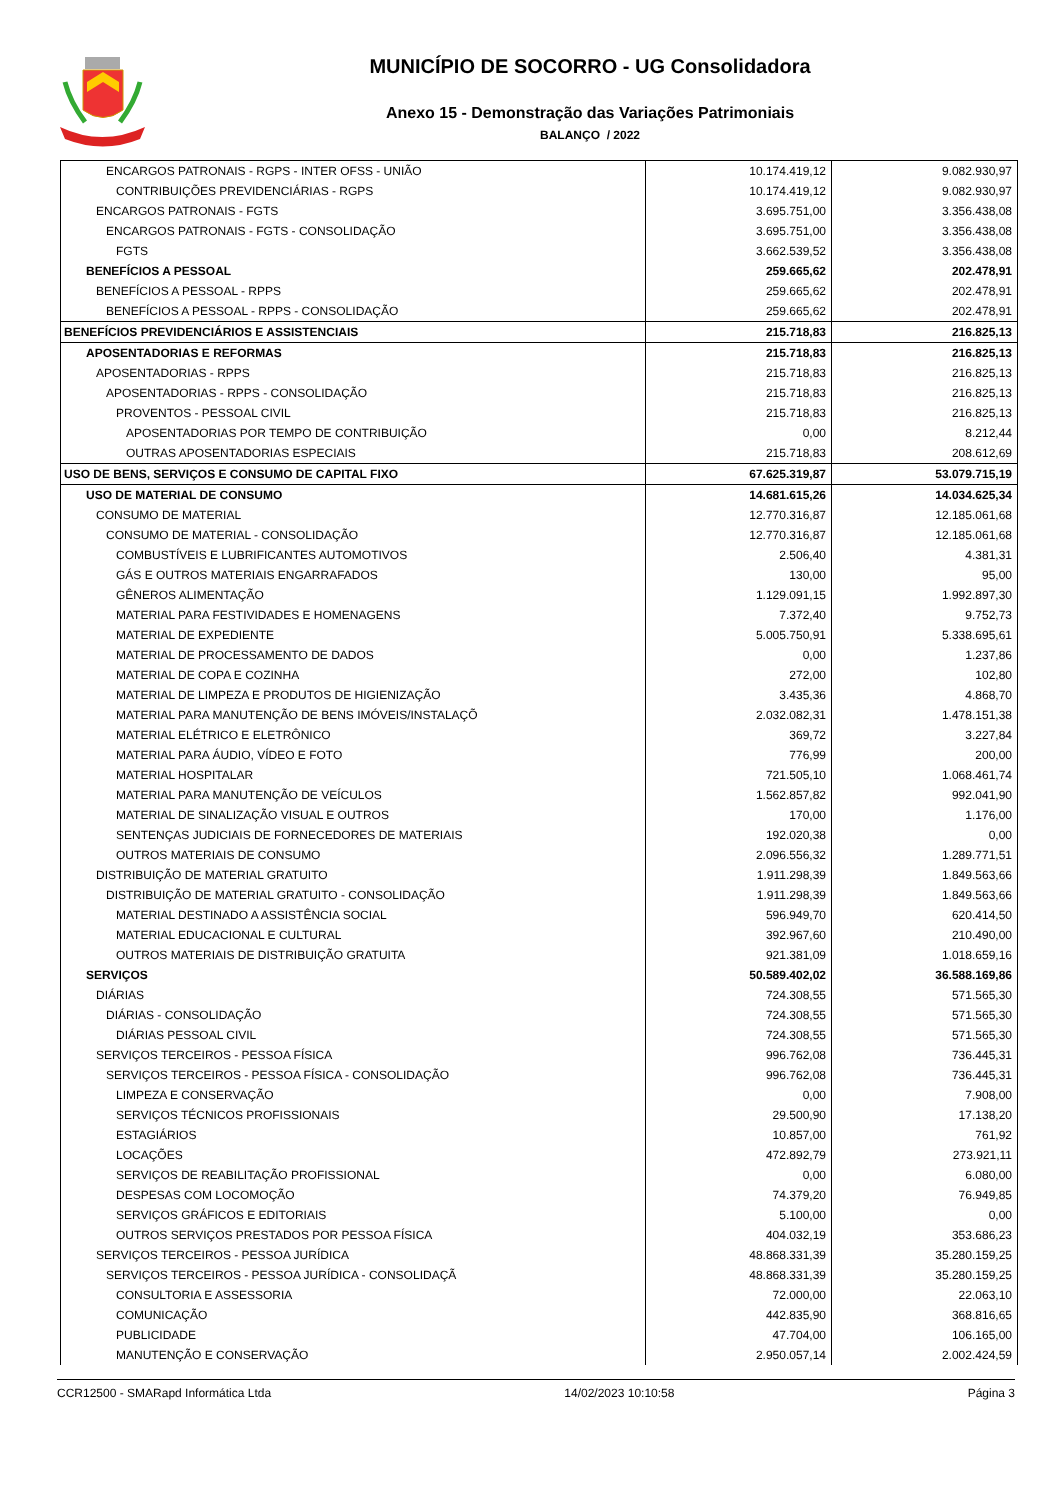MUNICÍPIO DE SOCORRO - UG Consolidadora
Anexo 15 - Demonstração das Variações Patrimoniais
BALANÇO / 2022
| ENCARGOS PATRONAIS - RGPS - INTER OFSS - UNIÃO | 10.174.419,12 | 9.082.930,97 |
| CONTRIBUIÇÕES PREVIDENCIÁRIAS - RGPS | 10.174.419,12 | 9.082.930,97 |
| ENCARGOS PATRONAIS - FGTS | 3.695.751,00 | 3.356.438,08 |
| ENCARGOS PATRONAIS - FGTS - CONSOLIDAÇÃO | 3.695.751,00 | 3.356.438,08 |
| FGTS | 3.662.539,52 | 3.356.438,08 |
| BENEFÍCIOS A PESSOAL | 259.665,62 | 202.478,91 |
| BENEFÍCIOS A PESSOAL - RPPS | 259.665,62 | 202.478,91 |
| BENEFÍCIOS A PESSOAL - RPPS - CONSOLIDAÇÃO | 259.665,62 | 202.478,91 |
| BENEFÍCIOS PREVIDENCIÁRIOS E ASSISTENCIAIS | 215.718,83 | 216.825,13 |
| APOSENTADORIAS E REFORMAS | 215.718,83 | 216.825,13 |
| APOSENTADORIAS - RPPS | 215.718,83 | 216.825,13 |
| APOSENTADORIAS - RPPS - CONSOLIDAÇÃO | 215.718,83 | 216.825,13 |
| PROVENTOS - PESSOAL CIVIL | 215.718,83 | 216.825,13 |
| APOSENTADORIAS POR TEMPO DE CONTRIBUIÇÃO | 0,00 | 8.212,44 |
| OUTRAS APOSENTADORIAS ESPECIAIS | 215.718,83 | 208.612,69 |
| USO DE BENS, SERVIÇOS E CONSUMO DE CAPITAL FIXO | 67.625.319,87 | 53.079.715,19 |
| USO DE MATERIAL DE CONSUMO | 14.681.615,26 | 14.034.625,34 |
| CONSUMO DE MATERIAL | 12.770.316,87 | 12.185.061,68 |
| CONSUMO DE MATERIAL - CONSOLIDAÇÃO | 12.770.316,87 | 12.185.061,68 |
| COMBUSTÍVEIS E LUBRIFICANTES AUTOMOTIVOS | 2.506,40 | 4.381,31 |
| GÁS E OUTROS MATERIAIS ENGARRAFADOS | 130,00 | 95,00 |
| GÊNEROS ALIMENTAÇÃO | 1.129.091,15 | 1.992.897,30 |
| MATERIAL PARA FESTIVIDADES E HOMENAGENS | 7.372,40 | 9.752,73 |
| MATERIAL DE EXPEDIENTE | 5.005.750,91 | 5.338.695,61 |
| MATERIAL DE PROCESSAMENTO DE DADOS | 0,00 | 1.237,86 |
| MATERIAL DE COPA E COZINHA | 272,00 | 102,80 |
| MATERIAL DE LIMPEZA E PRODUTOS DE HIGIENIZAÇÃO | 3.435,36 | 4.868,70 |
| MATERIAL PARA MANUTENÇÃO DE BENS IMÓVEIS/INSTALAÇÕ | 2.032.082,31 | 1.478.151,38 |
| MATERIAL ELÉTRICO E ELETRÔNICO | 369,72 | 3.227,84 |
| MATERIAL PARA ÁUDIO, VÍDEO E FOTO | 776,99 | 200,00 |
| MATERIAL HOSPITALAR | 721.505,10 | 1.068.461,74 |
| MATERIAL PARA MANUTENÇÃO DE VEÍCULOS | 1.562.857,82 | 992.041,90 |
| MATERIAL DE SINALIZAÇÃO VISUAL E OUTROS | 170,00 | 1.176,00 |
| SENTENÇAS JUDICIAIS DE FORNECEDORES DE MATERIAIS | 192.020,38 | 0,00 |
| OUTROS MATERIAIS DE CONSUMO | 2.096.556,32 | 1.289.771,51 |
| DISTRIBUIÇÃO DE MATERIAL GRATUITO | 1.911.298,39 | 1.849.563,66 |
| DISTRIBUIÇÃO DE MATERIAL GRATUITO - CONSOLIDAÇÃO | 1.911.298,39 | 1.849.563,66 |
| MATERIAL DESTINADO A ASSISTÊNCIA SOCIAL | 596.949,70 | 620.414,50 |
| MATERIAL EDUCACIONAL E CULTURAL | 392.967,60 | 210.490,00 |
| OUTROS MATERIAIS DE DISTRIBUIÇÃO GRATUITA | 921.381,09 | 1.018.659,16 |
| SERVIÇOS | 50.589.402,02 | 36.588.169,86 |
| DIÁRIAS | 724.308,55 | 571.565,30 |
| DIÁRIAS - CONSOLIDAÇÃO | 724.308,55 | 571.565,30 |
| DIÁRIAS PESSOAL CIVIL | 724.308,55 | 571.565,30 |
| SERVIÇOS TERCEIROS - PESSOA FÍSICA | 996.762,08 | 736.445,31 |
| SERVIÇOS TERCEIROS - PESSOA FÍSICA - CONSOLIDAÇÃO | 996.762,08 | 736.445,31 |
| LIMPEZA E CONSERVAÇÃO | 0,00 | 7.908,00 |
| SERVIÇOS TÉCNICOS PROFISSIONAIS | 29.500,90 | 17.138,20 |
| ESTAGIÁRIOS | 10.857,00 | 761,92 |
| LOCAÇÕES | 472.892,79 | 273.921,11 |
| SERVIÇOS DE REABILITAÇÃO PROFISSIONAL | 0,00 | 6.080,00 |
| DESPESAS COM LOCOMOÇÃO | 74.379,20 | 76.949,85 |
| SERVIÇOS GRÁFICOS E EDITORIAIS | 5.100,00 | 0,00 |
| OUTROS SERVIÇOS PRESTADOS POR PESSOA FÍSICA | 404.032,19 | 353.686,23 |
| SERVIÇOS TERCEIROS - PESSOA JURÍDICA | 48.868.331,39 | 35.280.159,25 |
| SERVIÇOS TERCEIROS - PESSOA JURÍDICA - CONSOLIDAÇÃ | 48.868.331,39 | 35.280.159,25 |
| CONSULTORIA E ASSESSORIA | 72.000,00 | 22.063,10 |
| COMUNICAÇÃO | 442.835,90 | 368.816,65 |
| PUBLICIDADE | 47.704,00 | 106.165,00 |
| MANUTENÇÃO E CONSERVAÇÃO | 2.950.057,14 | 2.002.424,59 |
CCR12500 - SMARapd Informática Ltda 14/02/2023 10:10:58 Página 3